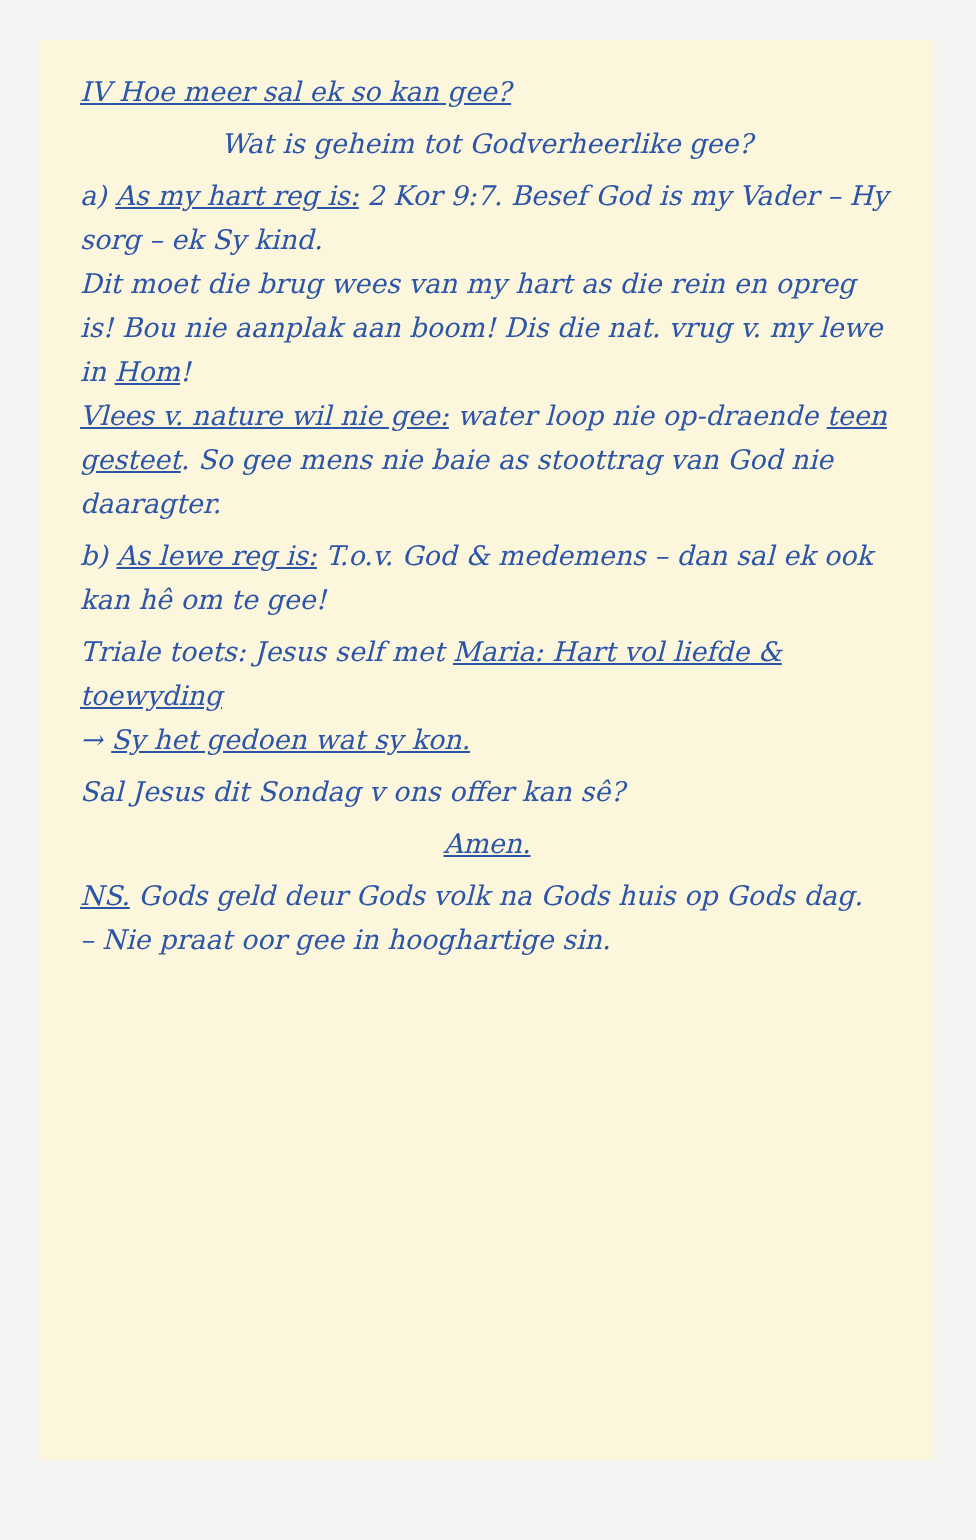IV Hoe meer sal ek so kan gee?
Wat is geheim tot Godverheerlike gee?
a) As my hart reg is: 2 Kor 9:7. Besef God is my Vader – Hy sorg – ek Sy kind.
Dit moet die brug wees van my hart as die rein en opreg is! Bou nie aanplak aan boom! Dis die nat. vrug v. my lewe in Hom!
Vlees v. nature wil nie gee: water loop nie op-draende teen gesteet. So gee mens nie baie as stoottrag van God nie daaragter.
b) As lewe reg is: T.o.v. God & medemens – dan sal ek ook kan hê om te gee!
Triale toets: Jesus self met Maria: Hart vol liefde & toewyding
→ Sy het gedoen wat sy kon.
Sal Jesus dit Sondag v ons offer kan sê?
Amen.
NS. Gods geld deur Gods volk na Gods huis op Gods dag.
– Nie praat oor gee in hooghartige sin.